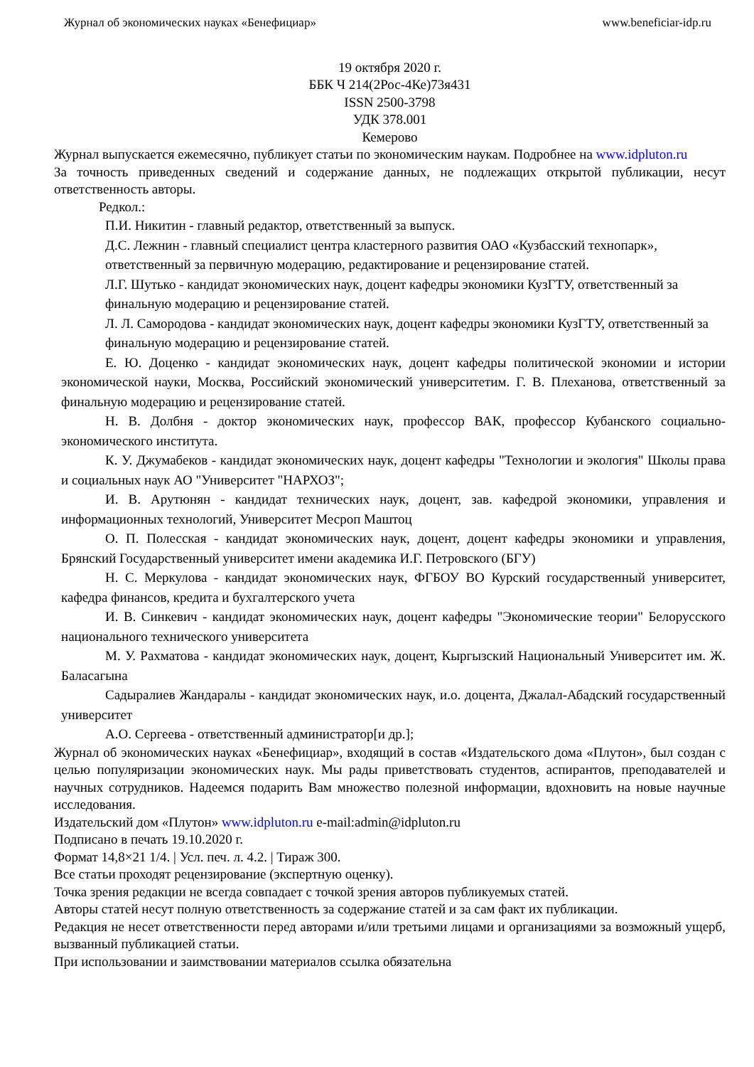Журнал об экономических науках «Бенефициар» www.beneficiar-idp.ru
19 октября 2020 г.
ББК Ч 214(2Рос-4Ке)73я431
ISSN 2500-3798
УДК 378.001
Кемерово
Журнал выпускается ежемесячно, публикует статьи по экономическим наукам. Подробнее на www.idpluton.ru
За точность приведенных сведений и содержание данных, не подлежащих открытой публикации, несут ответственность авторы.
Редкол.:
П.И. Никитин - главный редактор, ответственный за выпуск.
Д.С. Лежнин - главный специалист центра кластерного развития ОАО «Кузбасский технопарк», ответственный за первичную модерацию, редактирование и рецензирование статей.
Л.Г. Шутько - кандидат экономических наук, доцент кафедры экономики КузГТУ, ответственный за финальную модерацию и рецензирование статей.
Л. Л. Самородова - кандидат экономических наук, доцент кафедры экономики КузГТУ, ответственный за финальную модерацию и рецензирование статей.
Е. Ю. Доценко - кандидат экономических наук, доцент кафедры политической экономии и истории экономической науки, Москва, Российский экономический университетим. Г. В. Плеханова, ответственный за финальную модерацию и рецензирование статей.
Н. В. Долбня - доктор экономических наук, профессор ВАК, профессор Кубанского социально-экономического института.
К. У. Джумабеков - кандидат экономических наук, доцент кафедры "Технологии и экология" Школы права и социальных наук АО "Университет "НАРХОЗ";
И. В. Арутюнян - кандидат технических наук, доцент, зав. кафедрой экономики, управления и информационных технологий, Университет Месроп Маштоц
О. П. Полесская - кандидат экономических наук, доцент, доцент кафедры экономики и управления, Брянский Государственный университет имени академика И.Г. Петровского (БГУ)
Н. С. Меркулова - кандидат экономических наук, ФГБОУ ВО Курский государственный университет, кафедра финансов, кредита и бухгалтерского учета
И. В. Синкевич - кандидат экономических наук, доцент кафедры "Экономические теории" Белорусского национального технического университета
М. У. Рахматова - кандидат экономических наук, доцент, Кыргызский Национальный Университет им. Ж. Баласагына
Садыралиев Жандаралы - кандидат экономических наук, и.о. доцента, Джалал-Абадский государственный университет
А.О. Сергеева - ответственный администратор[и др.];
Журнал об экономических науках «Бенефициар», входящий в состав «Издательского дома «Плутон», был создан с целью популяризации экономических наук. Мы рады приветствовать студентов, аспирантов, преподавателей и научных сотрудников. Надеемся подарить Вам множество полезной информации, вдохновить на новые научные исследования.
Издательский дом «Плутон» www.idpluton.ru e-mail:admin@idpluton.ru
Подписано в печать 19.10.2020 г.
Формат 14,8×21 1/4. | Усл. печ. л. 4.2. | Тираж 300.
Все статьи проходят рецензирование (экспертную оценку).
Точка зрения редакции не всегда совпадает с точкой зрения авторов публикуемых статей.
Авторы статей несут полную ответственность за содержание статей и за сам факт их публикации.
Редакция не несет ответственности перед авторами и/или третьими лицами и организациями за возможный ущерб, вызванный публикацией статьи.
При использовании и заимствовании материалов ссылка обязательна